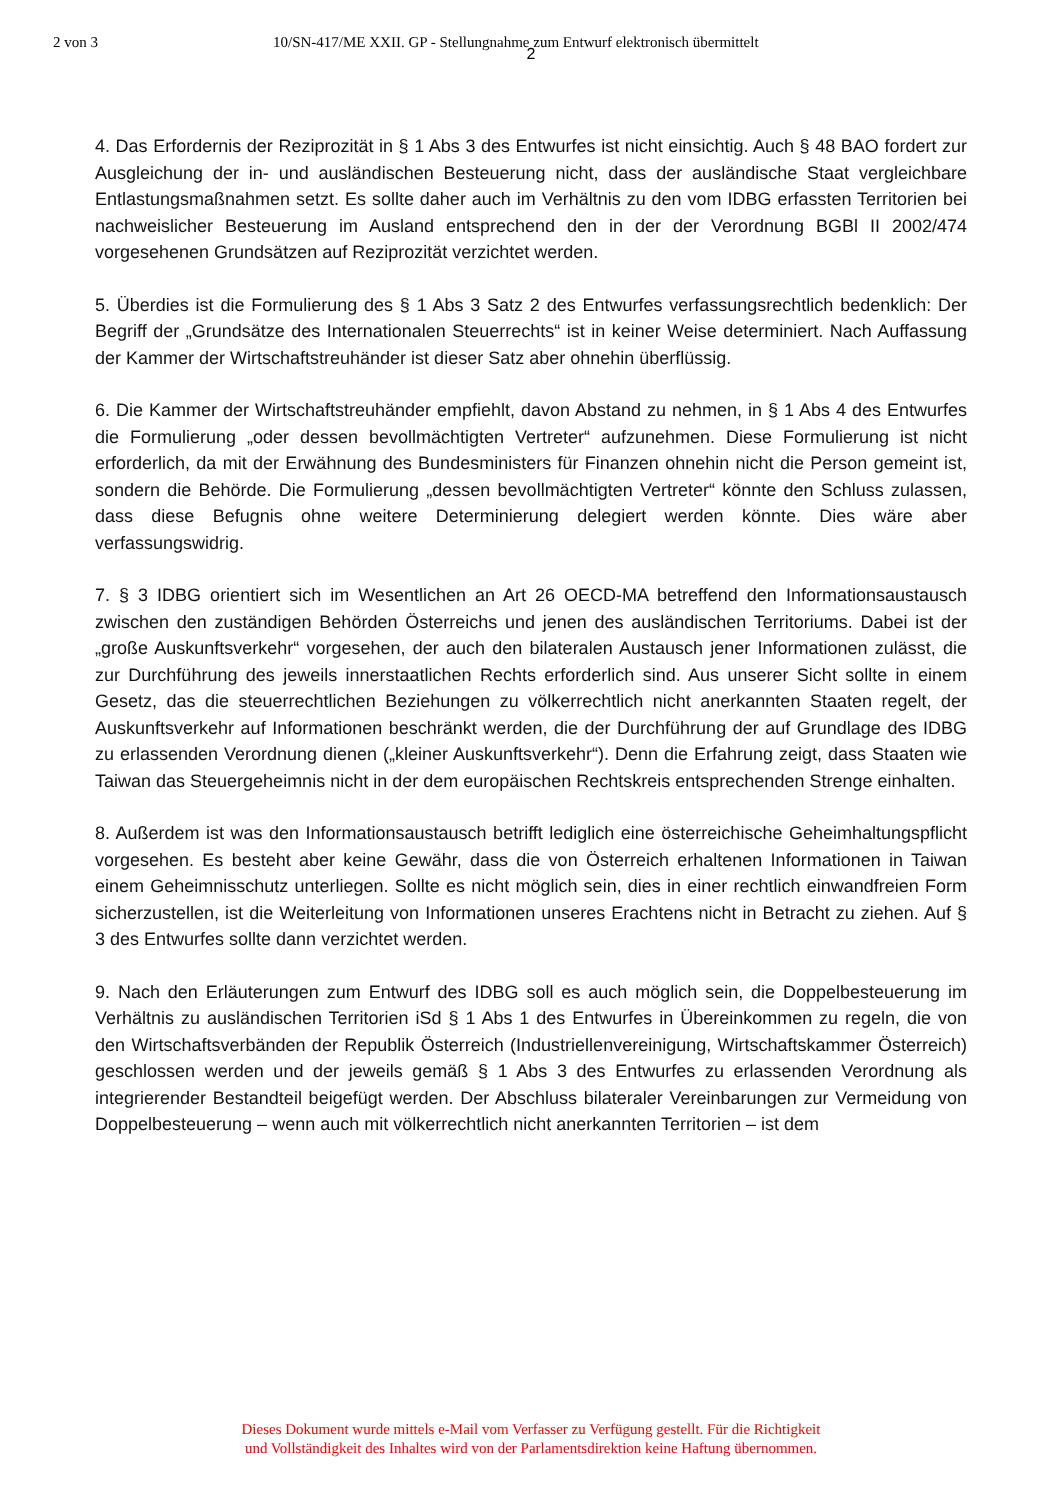2 von 3 10/SN-417/ME XXII. GP - Stellungnahme zum Entwurf elektronisch übermittelt
2
4. Das Erfordernis der Reziprozität in § 1 Abs 3 des Entwurfes ist nicht einsichtig. Auch § 48 BAO fordert zur Ausgleichung der in- und ausländischen Besteuerung nicht, dass der ausländische Staat vergleichbare Entlastungsmaßnahmen setzt. Es sollte daher auch im Verhältnis zu den vom IDBG erfassten Territorien bei nachweislicher Besteuerung im Ausland entsprechend den in der der Verordnung BGBl II 2002/474 vorgesehenen Grundsätzen auf Reziprozität verzichtet werden.
5. Überdies ist die Formulierung des § 1 Abs 3 Satz 2 des Entwurfes verfassungsrechtlich bedenklich: Der Begriff der „Grundsätze des Internationalen Steuerrechts“ ist in keiner Weise determiniert. Nach Auffassung der Kammer der Wirtschaftstreuhänder ist dieser Satz aber ohnehin überflüssig.
6. Die Kammer der Wirtschaftstreuhänder empfiehlt, davon Abstand zu nehmen, in § 1 Abs 4 des Entwurfes die Formulierung „oder dessen bevollmächtigten Vertreter“ aufzunehmen. Diese Formulierung ist nicht erforderlich, da mit der Erwähnung des Bundesministers für Finanzen ohnehin nicht die Person gemeint ist, sondern die Behörde. Die Formulierung „dessen bevollmächtigten Vertreter“ könnte den Schluss zulassen, dass diese Befugnis ohne weitere Determinierung delegiert werden könnte. Dies wäre aber verfassungswidrig.
7. § 3 IDBG orientiert sich im Wesentlichen an Art 26 OECD-MA betreffend den Informationsaustausch zwischen den zuständigen Behörden Österreichs und jenen des ausländischen Territoriums. Dabei ist der „große Auskunftsverkehr“ vorgesehen, der auch den bilateralen Austausch jener Informationen zulässt, die zur Durchführung des jeweils innerstaatlichen Rechts erforderlich sind. Aus unserer Sicht sollte in einem Gesetz, das die steuerrechtlichen Beziehungen zu völkerrechtlich nicht anerkannten Staaten regelt, der Auskunftsverkehr auf Informationen beschränkt werden, die der Durchführung der auf Grundlage des IDBG zu erlassenden Verordnung dienen („kleiner Auskunftsverkehr“). Denn die Erfahrung zeigt, dass Staaten wie Taiwan das Steuergeheimnis nicht in der dem europäischen Rechtskreis entsprechenden Strenge einhalten.
8. Außerdem ist was den Informationsaustausch betrifft lediglich eine österreichische Geheimhaltungspflicht vorgesehen. Es besteht aber keine Gewähr, dass die von Österreich erhaltenen Informationen in Taiwan einem Geheimnisschutz unterliegen. Sollte es nicht möglich sein, dies in einer rechtlich einwandfreien Form sicherzustellen, ist die Weiterleitung von Informationen unseres Erachtens nicht in Betracht zu ziehen. Auf § 3 des Entwurfes sollte dann verzichtet werden.
9. Nach den Erläuterungen zum Entwurf des IDBG soll es auch möglich sein, die Doppelbesteuerung im Verhältnis zu ausländischen Territorien iSd § 1 Abs 1 des Entwurfes in Übereinkommen zu regeln, die von den Wirtschaftsverbänden der Republik Österreich (Industriellenvereinigung, Wirtschaftskammer Österreich) geschlossen werden und der jeweils gemäß § 1 Abs 3 des Entwurfes zu erlassenden Verordnung als integrierender Bestandteil beigefügt werden. Der Abschluss bilateraler Vereinbarungen zur Vermeidung von Doppelbesteuerung – wenn auch mit völkerrechtlich nicht anerkannten Territorien – ist dem
Dieses Dokument wurde mittels e-Mail vom Verfasser zu Verfügung gestellt. Für die Richtigkeit
und Vollständigkeit des Inhaltes wird von der Parlamentsdirektion keine Haftung übernommen.